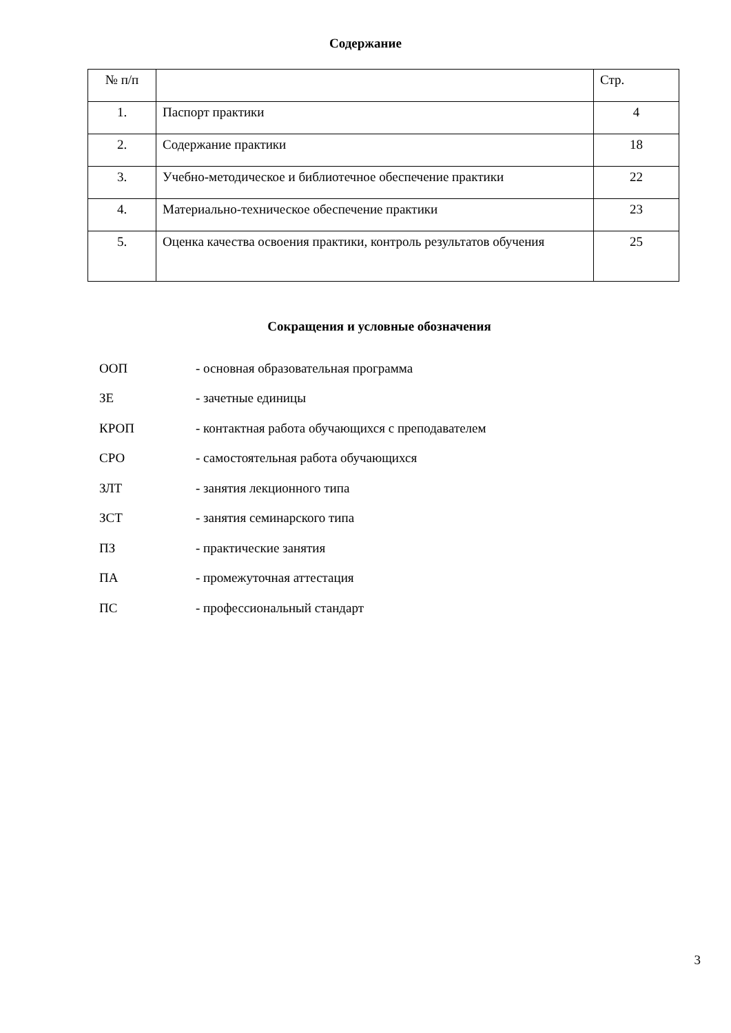Содержание
| № п/п | | Стр. |
| 1. | Паспорт практики | 4 |
| 2. | Содержание практики | 18 |
| 3. | Учебно-методическое и библиотечное обеспечение практики | 22 |
| 4. | Материально-техническое обеспечение практики | 23 |
| 5. | Оценка качества освоения практики, контроль результатов обучения | 25 |
Сокращения и условные обозначения
| ООП | - основная образовательная программа |
| ЗЕ | - зачетные единицы |
| КРОП | - контактная работа обучающихся с преподавателем |
| СРО | - самостоятельная работа обучающихся |
| ЗЛТ | - занятия лекционного типа |
| ЗСТ | - занятия семинарского типа |
| ПЗ | - практические занятия |
| ПА | - промежуточная аттестация |
| ПС | - профессиональный стандарт |
3